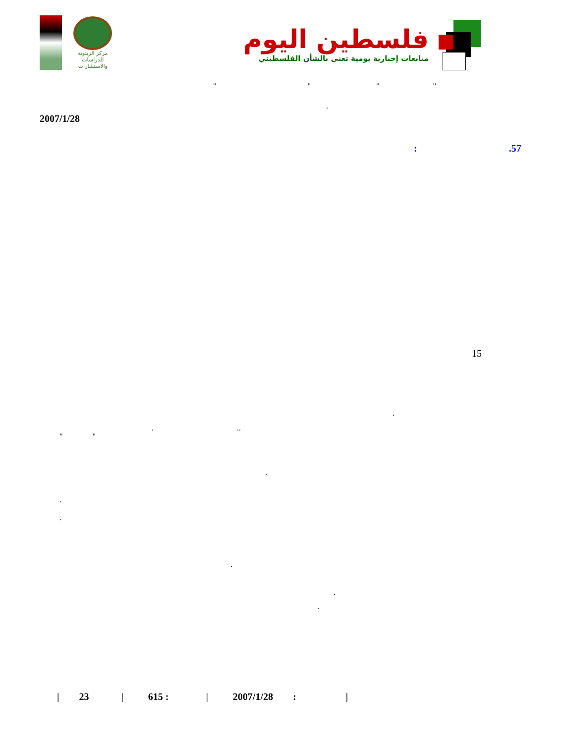مركز الزيتونة
للدراسات والاستشارات
فلسطين اليوم
متابعات إخبارية يومية تعنى بالشأن الفلسطيني
" " " "
.
2007/1/28
: .57
15
.
. ..
" "
.
. .
.
.
.
| 23 | 615 : | 2007/1/28 : |